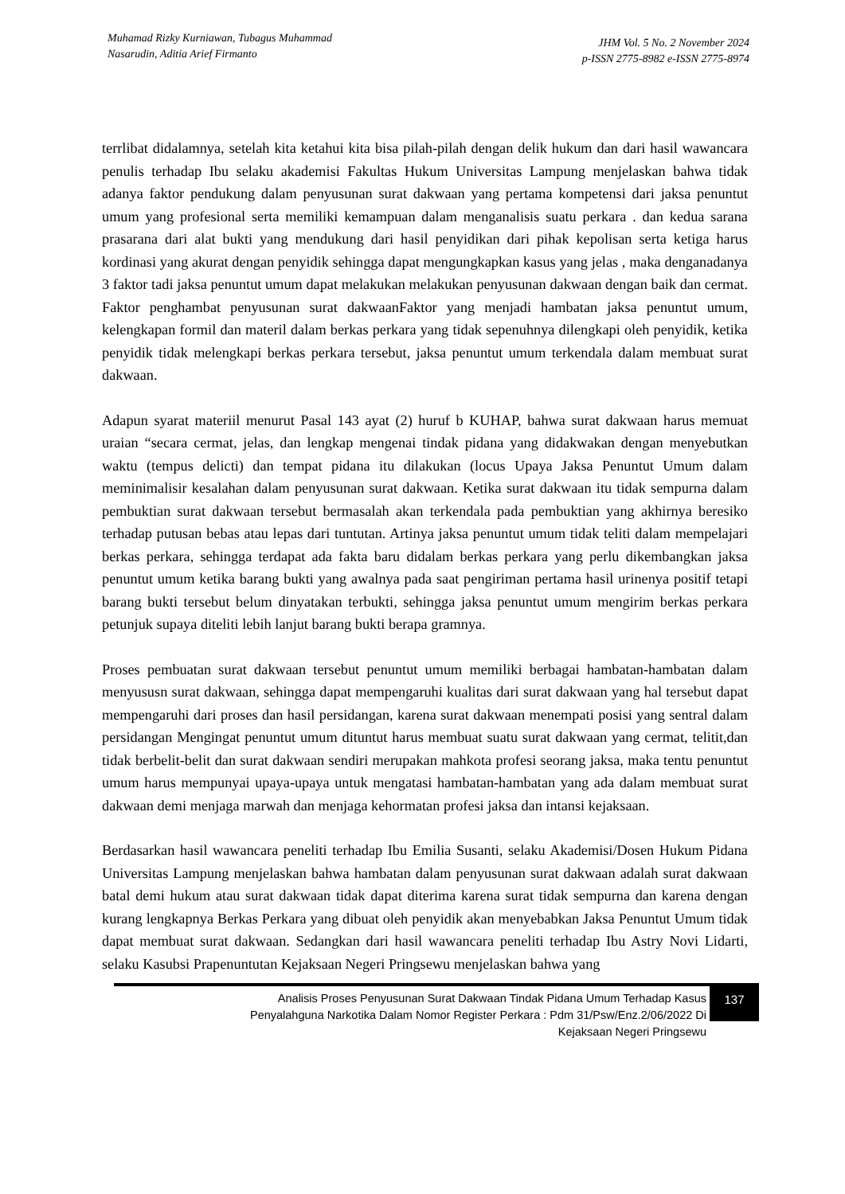Muhamad Rizky Kurniawan, Tubagus Muhammad
Nasarudin, Aditia Arief Firmanto
JHM Vol. 5 No. 2 November 2024
p-ISSN 2775-8982 e-ISSN 2775-8974
terrlibat didalamnya, setelah kita ketahui kita bisa pilah-pilah dengan delik hukum dan dari hasil wawancara penulis terhadap Ibu selaku akademisi Fakultas Hukum Universitas Lampung menjelaskan bahwa tidak adanya faktor pendukung dalam penyusunan surat dakwaan yang pertama kompetensi dari jaksa penuntut umum yang profesional serta memiliki kemampuan dalam menganalisis suatu perkara . dan kedua sarana prasarana dari alat bukti yang mendukung dari hasil penyidikan dari pihak kepolisan serta ketiga harus kordinasi yang akurat dengan penyidik sehingga dapat mengungkapkan kasus yang jelas , maka denganadanya 3 faktor tadi jaksa penuntut umum dapat melakukan melakukan penyusunan dakwaan dengan baik dan cermat. Faktor penghambat penyusunan surat dakwaanFaktor yang menjadi hambatan jaksa penuntut umum, kelengkapan formil dan materil dalam berkas perkara yang tidak sepenuhnya dilengkapi oleh penyidik, ketika penyidik tidak melengkapi berkas perkara tersebut, jaksa penuntut umum terkendala dalam membuat surat dakwaan.
Adapun syarat materiil menurut Pasal 143 ayat (2) huruf b KUHAP, bahwa surat dakwaan harus memuat uraian “secara cermat, jelas, dan lengkap mengenai tindak pidana yang didakwakan dengan menyebutkan waktu (tempus delicti) dan tempat pidana itu dilakukan (locus Upaya Jaksa Penuntut Umum dalam meminimalisir kesalahan dalam penyusunan surat dakwaan. Ketika surat dakwaan itu tidak sempurna dalam pembuktian surat dakwaan tersebut bermasalah akan terkendala pada pembuktian yang akhirnya beresiko terhadap putusan bebas atau lepas dari tuntutan. Artinya jaksa penuntut umum tidak teliti dalam mempelajari berkas perkara, sehingga terdapat ada fakta baru didalam berkas perkara yang perlu dikembangkan jaksa penuntut umum ketika barang bukti yang awalnya pada saat pengiriman pertama hasil urinenya positif tetapi barang bukti tersebut belum dinyatakan terbukti, sehingga jaksa penuntut umum mengirim berkas perkara petunjuk supaya diteliti lebih lanjut barang bukti berapa gramnya.
Proses pembuatan surat dakwaan tersebut penuntut umum memiliki berbagai hambatan-hambatan dalam menyususn surat dakwaan, sehingga dapat mempengaruhi kualitas dari surat dakwaan yang hal tersebut dapat mempengaruhi dari proses dan hasil persidangan, karena surat dakwaan menempati posisi yang sentral dalam persidangan Mengingat penuntut umum dituntut harus membuat suatu surat dakwaan yang cermat, telitit,dan tidak berbelit-belit dan surat dakwaan sendiri merupakan mahkota profesi seorang jaksa, maka tentu penuntut umum harus mempunyai upaya-upaya untuk mengatasi hambatan-hambatan yang ada dalam membuat surat dakwaan demi menjaga marwah dan menjaga kehormatan profesi jaksa dan intansi kejaksaan.
Berdasarkan hasil wawancara peneliti terhadap Ibu Emilia Susanti, selaku Akademisi/Dosen Hukum Pidana Universitas Lampung menjelaskan bahwa hambatan dalam penyusunan surat dakwaan adalah surat dakwaan batal demi hukum atau surat dakwaan tidak dapat diterima karena surat tidak sempurna dan karena dengan kurang lengkapnya Berkas Perkara yang dibuat oleh penyidik akan menyebabkan Jaksa Penuntut Umum tidak dapat membuat surat dakwaan. Sedangkan dari hasil wawancara peneliti terhadap Ibu Astry Novi Lidarti, selaku Kasubsi Prapenuntutan Kejaksaan Negeri Pringsewu menjelaskan bahwa yang
Analisis Proses Penyusunan Surat Dakwaan Tindak Pidana Umum Terhadap Kasus
Penyalahguna Narkotika Dalam Nomor Register Perkara : Pdm 31/Psw/Enz.2/06/2022 Di
Kejaksaan Negeri Pringsewu
137